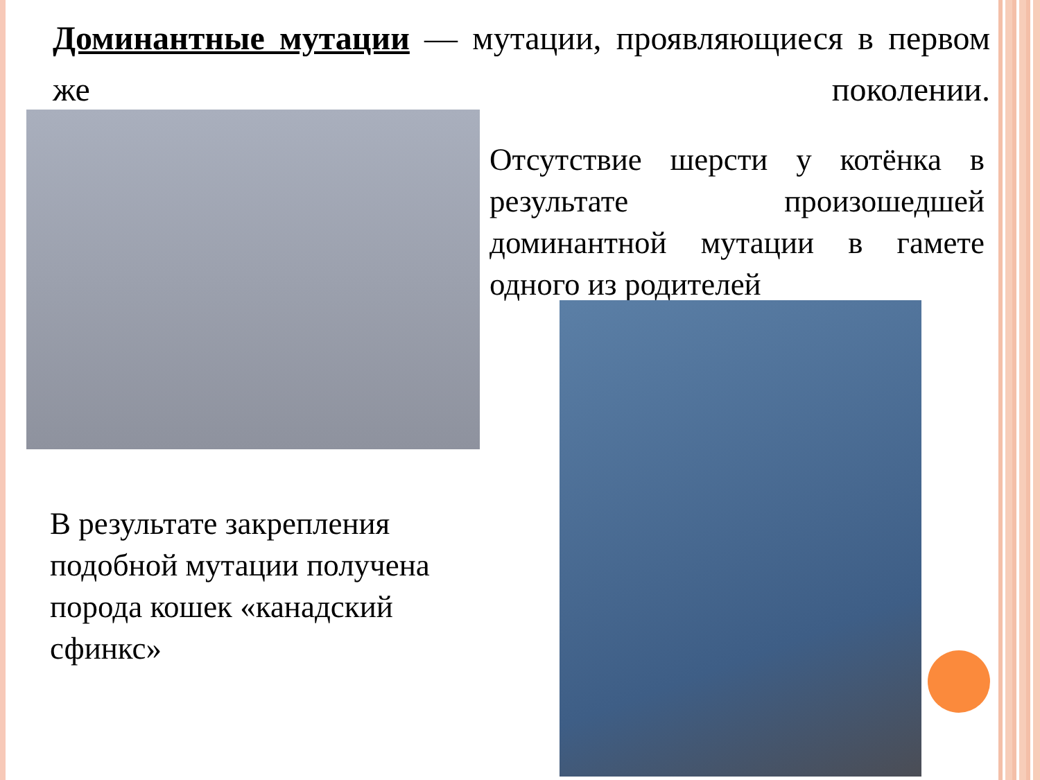Доминантные мутации — мутации, проявляющиеся в первом же поколении.
Отсутствие шерсти у котёнка в результате произошедшей доминантной мутации в гамете одного из родителей
В результате закрепления подобной мутации получена порода кошек «канадский сфинкс»